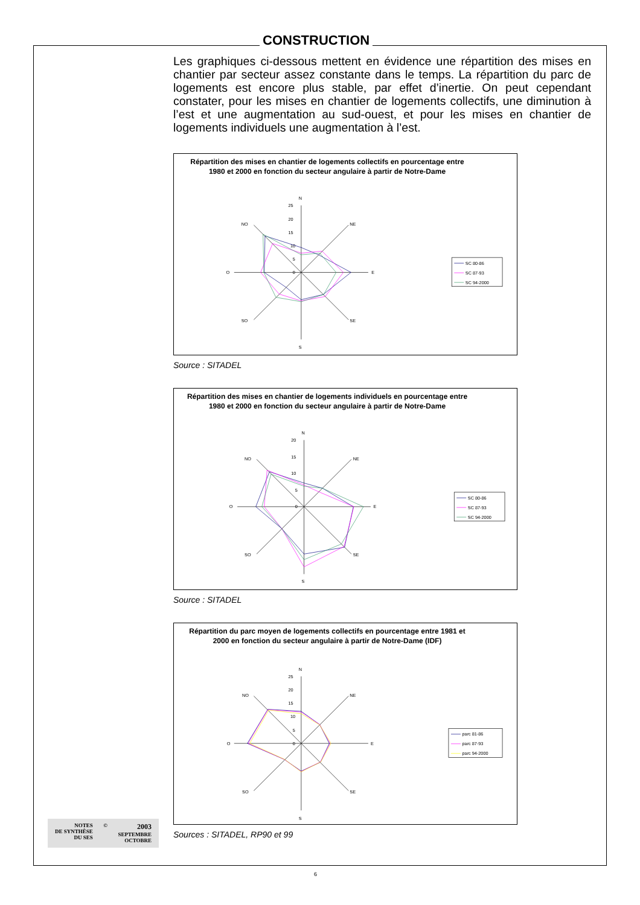CONSTRUCTION
Les graphiques ci-dessous mettent en évidence une répartition des mises en chantier par secteur assez constante dans le temps. La répartition du parc de logements est encore plus stable, par effet d’inertie. On peut cependant constater, pour les mises en chantier de logements collectifs, une diminution à l’est et une augmentation au sud-ouest, et pour les mises en chantier de logements individuels une augmentation à l’est.
Répartition des mises en chantier de logements collectifs en pourcentage entre 1980 et 2000 en fonction du secteur angulaire à partir de Notre-Dame
N
S
E
O
NE
SE
NO
SO
25
20
15
10
5
0
SC 80-86
SC 87-93
SC 94-2000
Source : SITADEL
Répartition des mises en chantier de logements individuels en pourcentage entre 1980 et 2000 en fonction du secteur angulaire à partir de Notre-Dame
N
S
E
O
NE
SE
NO
SO
20
15
10
5
0
SC 80-86
SC 87-93
SC 94-2000
Source : SITADEL
Répartition du parc moyen de logements collectifs en pourcentage entre 1981 et 2000 en fonction du secteur angulaire à partir de Notre-Dame (IDF)
N
S
E
O
NE
SE
NO
SO
25
20
15
10
5
0
parc 81-86
parc 87-93
parc 94-2000
Sources : SITADEL, RP90 et 99
NOTES
DE SYNTHÈSE
DU SES
©
2003
SEPTEMBRE
OCTOBRE
6